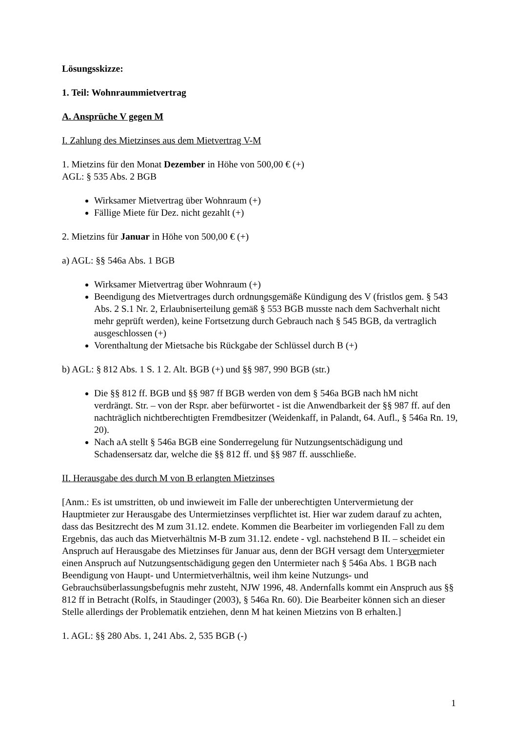Lösungsskizze:
1. Teil: Wohnraummietvertrag
A. Ansprüche V gegen M
I. Zahlung des Mietzinses aus dem Mietvertrag V-M
1. Mietzins für den Monat Dezember in Höhe von 500,00 € (+)
AGL: § 535 Abs. 2 BGB
Wirksamer Mietvertrag über Wohnraum (+)
Fällige Miete für Dez. nicht gezahlt (+)
2. Mietzins für Januar in Höhe von 500,00 € (+)
a) AGL: §§ 546a Abs. 1 BGB
Wirksamer Mietvertrag über Wohnraum (+)
Beendigung des Mietvertrages durch ordnungsgemäße Kündigung des V (fristlos gem. § 543 Abs. 2 S.1 Nr. 2, Erlaubniserteilung gemäß § 553 BGB musste nach dem Sachverhalt nicht mehr geprüft werden), keine Fortsetzung durch Gebrauch nach § 545 BGB, da vertraglich ausgeschlossen (+)
Vorenthaltung der Mietsache bis Rückgabe der Schlüssel durch B (+)
b) AGL: § 812 Abs. 1 S. 1 2. Alt. BGB (+) und §§ 987, 990 BGB (str.)
Die §§ 812 ff. BGB und §§ 987 ff BGB werden von dem § 546a BGB nach hM nicht verdrängt. Str. – von der Rspr. aber befürwortet - ist die Anwendbarkeit der §§ 987 ff. auf den nachträglich nichtberechtigten Fremdbesitzer (Weidenkaff, in Palandt, 64. Aufl., § 546a Rn. 19, 20).
Nach aA stellt § 546a BGB eine Sonderregelung für Nutzungsentschädigung und Schadensersatz dar, welche die §§ 812 ff. und §§ 987 ff. ausschließe.
II. Herausgabe des durch M von B erlangten Mietzinses
[Anm.: Es ist umstritten, ob und inwieweit im Falle der unberechtigten Untervermietung der Hauptmieter zur Herausgabe des Untermietzinses verpflichtet ist. Hier war zudem darauf zu achten, dass das Besitzrecht des M zum 31.12. endete. Kommen die Bearbeiter im vorliegenden Fall zu dem Ergebnis, das auch das Mietverhältnis M-B zum 31.12. endete - vgl. nachstehend B II. – scheidet ein Anspruch auf Herausgabe des Mietzinses für Januar aus, denn der BGH versagt dem Untervermieter einen Anspruch auf Nutzungsentschädigung gegen den Untermieter nach § 546a Abs. 1 BGB nach Beendigung von Haupt- und Untermietverhältnis, weil ihm keine Nutzungs- und Gebrauchsüberlassungsbefugnis mehr zusteht, NJW 1996, 48. Andernfalls kommt ein Anspruch aus §§ 812 ff in Betracht (Rolfs, in Staudinger (2003), § 546a Rn. 60). Die Bearbeiter können sich an dieser Stelle allerdings der Problematik entziehen, denn M hat keinen Mietzins von B erhalten.]
1. AGL: §§ 280 Abs. 1, 241 Abs. 2, 535 BGB (-)
1